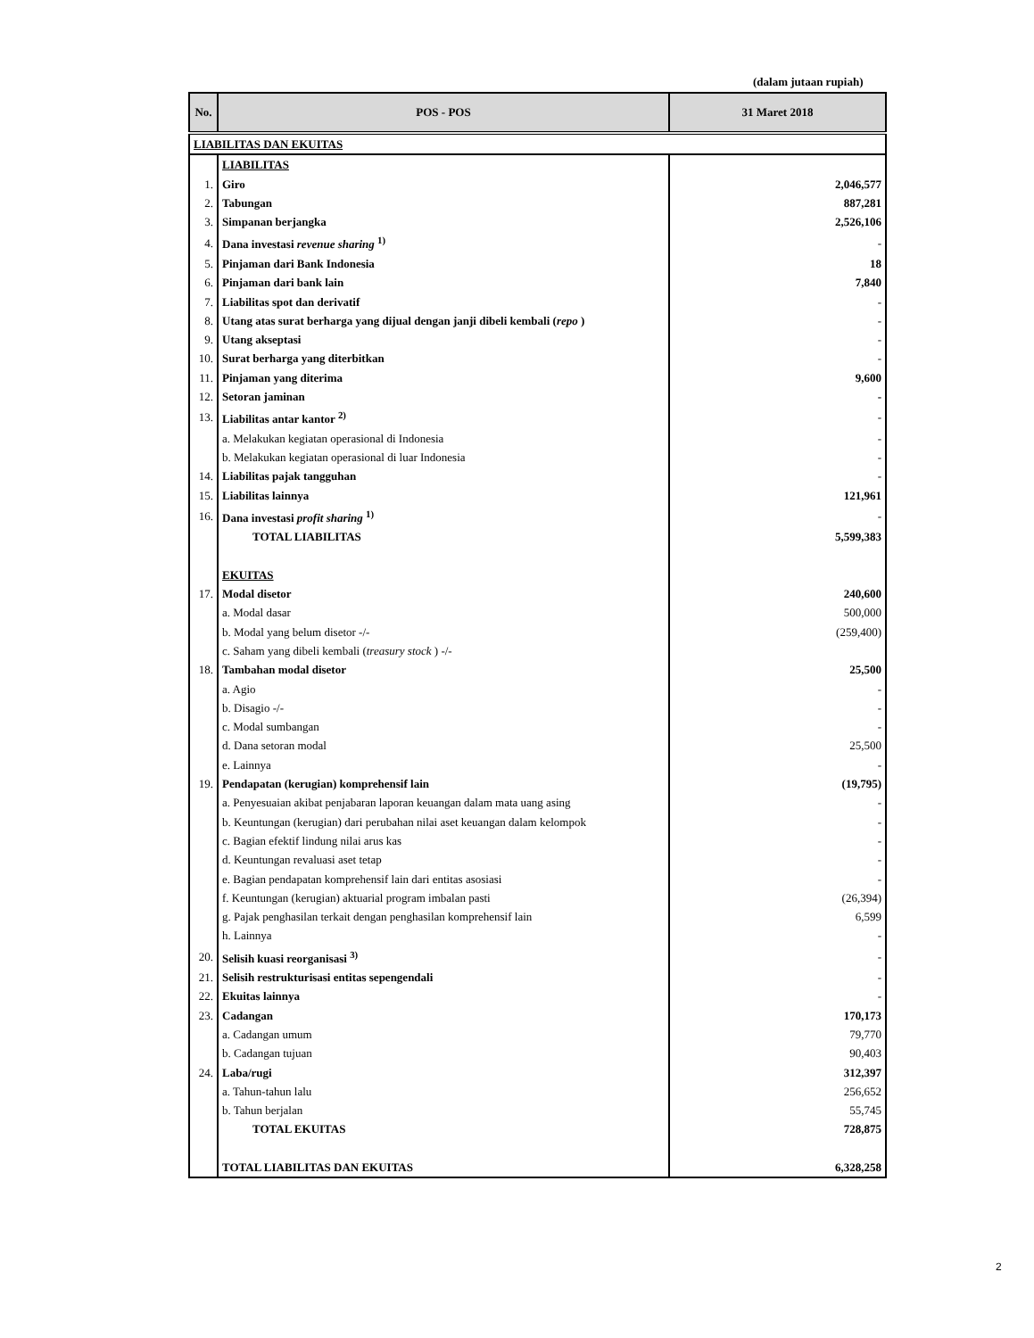(dalam jutaan rupiah)
| No. | POS - POS | 31 Maret 2018 |
| --- | --- | --- |
| LIABILITAS DAN EKUITAS | | |
| | LIABILITAS | |
| 1. | Giro | 2,046,577 |
| 2. | Tabungan | 887,281 |
| 3. | Simpanan berjangka | 2,526,106 |
| 4. | Dana investasi revenue sharing <sup>1)</sup> | - |
| 5. | Pinjaman dari Bank Indonesia | 18 |
| 6. | Pinjaman dari bank lain | 7,840 |
| 7. | Liabilitas spot dan derivatif | - |
| 8. | Utang atas surat berharga yang dijual dengan janji dibeli kembali ( repo ) | - |
| 9. | Utang akseptasi | - |
| 10. | Surat berharga yang diterbitkan | - |
| 11. | Pinjaman yang diterima | 9,600 |
| 12. | Setoran jaminan | - |
| 13. | Liabilitas antar kantor <sup>2)</sup> | - |
| | a. Melakukan kegiatan operasional di Indonesia | - |
| | b. Melakukan kegiatan operasional di luar Indonesia | - |
| 14. | Liabilitas pajak tangguhan | - |
| 15. | Liabilitas lainnya | 121,961 |
| 16. | Dana investasi profit sharing <sup>1)</sup> | - |
| | TOTAL LIABILITAS | 5,599,383 |
| | EKUITAS | |
| 17. | Modal disetor | 240,600 |
| | a. Modal dasar | 500,000 |
| | b. Modal yang belum disetor -/- | (259,400) |
| | c. Saham yang dibeli kembali ( treasury stock ) -/- | |
| 18. | Tambahan modal disetor | 25,500 |
| | a. Agio | - |
| | b. Disagio -/- | - |
| | c. Modal sumbangan | - |
| | d. Dana setoran modal | 25,500 |
| | e. Lainnya | - |
| 19. | Pendapatan (kerugian) komprehensif lain | (19,795) |
| | a. Penyesuaian akibat penjabaran laporan keuangan dalam mata uang asing | - |
| | b. Keuntungan (kerugian) dari perubahan nilai aset keuangan dalam kelompok | - |
| | c. Bagian efektif lindung nilai arus kas | - |
| | d. Keuntungan revaluasi aset tetap | - |
| | e. Bagian pendapatan komprehensif lain dari entitas asosiasi | - |
| | f. Keuntungan (kerugian) aktuarial program imbalan pasti | (26,394) |
| | g. Pajak penghasilan terkait dengan penghasilan komprehensif lain | 6,599 |
| | h. Lainnya | - |
| 20. | Selisih kuasi reorganisasi <sup>3)</sup> | - |
| 21. | Selisih restrukturisasi entitas sepengendali | - |
| 22. | Ekuitas lainnya | - |
| 23. | Cadangan | 170,173 |
| | a. Cadangan umum | 79,770 |
| | b. Cadangan tujuan | 90,403 |
| 24. | Laba/rugi | 312,397 |
| | a. Tahun-tahun lalu | 256,652 |
| | b. Tahun berjalan | 55,745 |
| | TOTAL EKUITAS | 728,875 |
| | TOTAL LIABILITAS DAN EKUITAS | 6,328,258 |
2